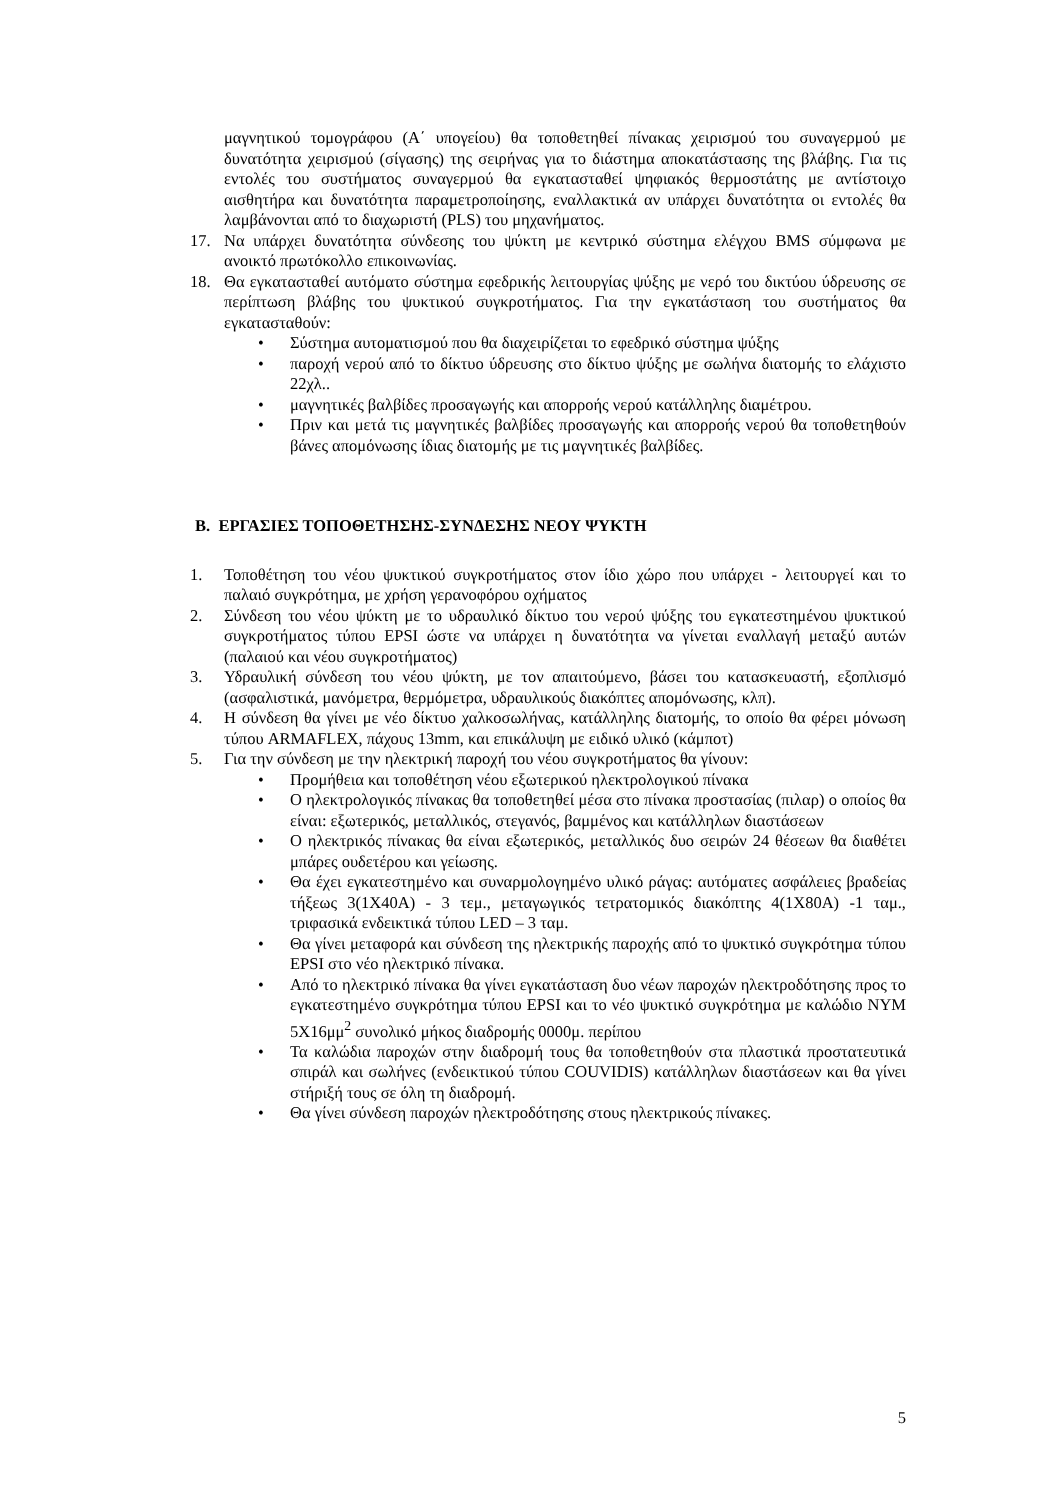μαγνητικού τομογράφου (Α΄ υπογείου) θα τοποθετηθεί πίνακας χειρισμού του συναγερμού με δυνατότητα χειρισμού (σίγασης) της σειρήνας για το διάστημα αποκατάστασης της βλάβης. Για τις εντολές του συστήματος συναγερμού θα εγκατασταθεί ψηφιακός θερμοστάτης με αντίστοιχο αισθητήρα και δυνατότητα παραμετροποίησης, εναλλακτικά αν υπάρχει δυνατότητα οι εντολές θα λαμβάνονται από το διαχωριστή (PLS) του μηχανήματος.
17. Να υπάρχει δυνατότητα σύνδεσης του ψύκτη με κεντρικό σύστημα ελέγχου BMS σύμφωνα με ανοικτό πρωτόκολλο επικοινωνίας.
18. Θα εγκατασταθεί αυτόματο σύστημα εφεδρικής λειτουργίας ψύξης με νερό του δικτύου ύδρευσης σε περίπτωση βλάβης του ψυκτικού συγκροτήματος. Για την εγκατάσταση του συστήματος θα εγκατασταθούν:
• Σύστημα αυτοματισμού που θα διαχειρίζεται το εφεδρικό σύστημα ψύξης
• παροχή νερού από το δίκτυο ύδρευσης στο δίκτυο ψύξης με σωλήνα διατομής το ελάχιστο 22χλ..
• μαγνητικές βαλβίδες προσαγωγής και απορροής νερού κατάλληλης διαμέτρου.
• Πριν και μετά τις μαγνητικές βαλβίδες προσαγωγής και απορροής νερού θα τοποθετηθούν βάνες απομόνωσης ίδιας διατομής με τις μαγνητικές βαλβίδες.
Β. ΕΡΓΑΣΙΕΣ ΤΟΠΟΘΕΤΗΣΗΣ-ΣΥΝΔΕΣΗΣ ΝΕΟΥ ΨΥΚΤΗ
1. Τοποθέτηση του νέου ψυκτικού συγκροτήματος στον ίδιο χώρο που υπάρχει - λειτουργεί και το παλαιό συγκρότημα, με χρήση γερανοφόρου οχήματος
2. Σύνδεση του νέου ψύκτη με το υδραυλικό δίκτυο του νερού ψύξης του εγκατεστημένου ψυκτικού συγκροτήματος τύπου EPSI ώστε να υπάρχει η δυνατότητα να γίνεται εναλλαγή μεταξύ αυτών (παλαιού και νέου συγκροτήματος)
3. Υδραυλική σύνδεση του νέου ψύκτη, με τον απαιτούμενο, βάσει του κατασκευαστή, εξοπλισμό (ασφαλιστικά, μανόμετρα, θερμόμετρα, υδραυλικούς διακόπτες απομόνωσης, κλπ).
4. Η σύνδεση θα γίνει με νέο δίκτυο χαλκοσωλήνας, κατάλληλης διατομής, το οποίο θα φέρει μόνωση τύπου ARMAFLEX, πάχους 13mm, και επικάλυψη με ειδικό υλικό (κάμποτ)
5. Για την σύνδεση με την ηλεκτρική παροχή του νέου συγκροτήματος θα γίνουν:
• Προμήθεια και τοποθέτηση νέου εξωτερικού ηλεκτρολογικού πίνακα
• Ο ηλεκτρολογικός πίνακας θα τοποθετηθεί μέσα στο πίνακα προστασίας (πιλαρ) ο οποίος θα είναι: εξωτερικός, μεταλλικός, στεγανός, βαμμένος και κατάλληλων διαστάσεων
• Ο ηλεκτρικός πίνακας θα είναι εξωτερικός, μεταλλικός δυο σειρών 24 θέσεων θα διαθέτει μπάρες ουδετέρου και γείωσης.
• Θα έχει εγκατεστημένο και συναρμολογημένο υλικό ράγας: αυτόματες ασφάλειες βραδείας τήξεως 3(1Χ40Α) - 3 τεμ., μεταγωγικός τετρατομικός διακόπτης 4(1Χ80Α) -1 ταμ., τριφασικά ενδεικτικά τύπου LED – 3 ταμ.
• Θα γίνει μεταφορά και σύνδεση της ηλεκτρικής παροχής από το ψυκτικό συγκρότημα τύπου EPSI στο νέο ηλεκτρικό πίνακα.
• Από το ηλεκτρικό πίνακα θα γίνει εγκατάσταση δυο νέων παροχών ηλεκτροδότησης προς το εγκατεστημένο συγκρότημα τύπου EPSI και το νέο ψυκτικό συγκρότημα με καλώδιο ΝΥΜ 5Χ16μμ<sup>2</sup> συνολικό μήκος διαδρομής 0000μ. περίπου
• Τα καλώδια παροχών στην διαδρομή τους θα τοποθετηθούν στα πλαστικά προστατευτικά σπιράλ και σωλήνες (ενδεικτικού τύπου COUVIDIS) κατάλληλων διαστάσεων και θα γίνει στήριξή τους σε όλη τη διαδρομή.
• Θα γίνει σύνδεση παροχών ηλεκτροδότησης στους ηλεκτρικούς πίνακες.
5